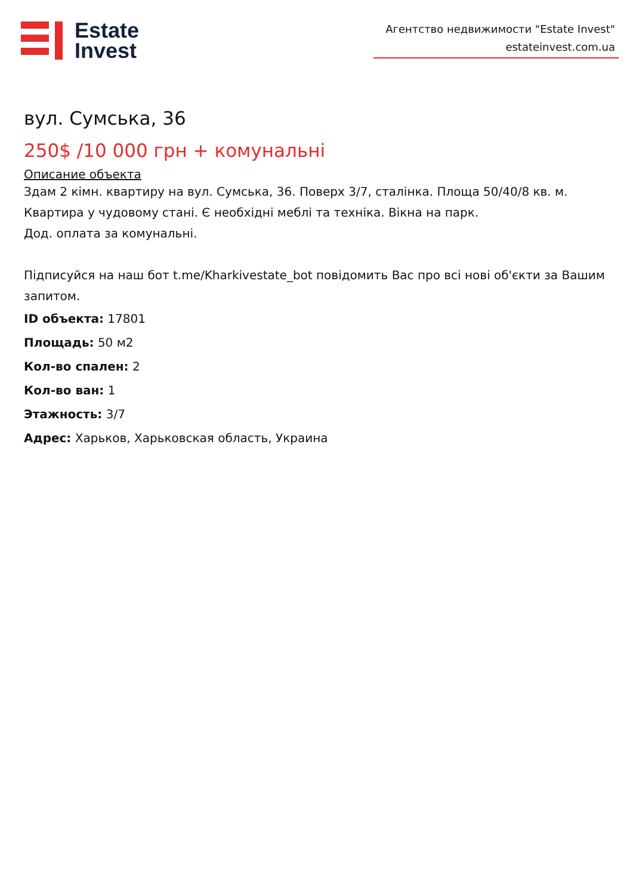Estate
Invest
Агентство недвижимости "Estate Invest"
estateinvest.com.ua
вул. Сумська, 36
250$ /10 000 грн + комунальні
Описание объекта
Здам 2 кімн. квартиру на вул. Сумська, 36. Поверх 3/7, сталінка. Площа 50/40/8 кв. м.
Квартира у чудовому стані. Є необхідні меблі та техніка. Вікна на парк.
Дод. оплата за комунальні.
Підписуйся на наш бот t.me/Kharkivestate_bot повідомить Вас про всі нові об'єкти за Вашим запитом.
ID объекта: 17801
Площадь: 50 м2
Кол-во спален: 2
Кол-во ван: 1
Этажность: 3/7
Адрес: Харьков, Харьковская область, Украина